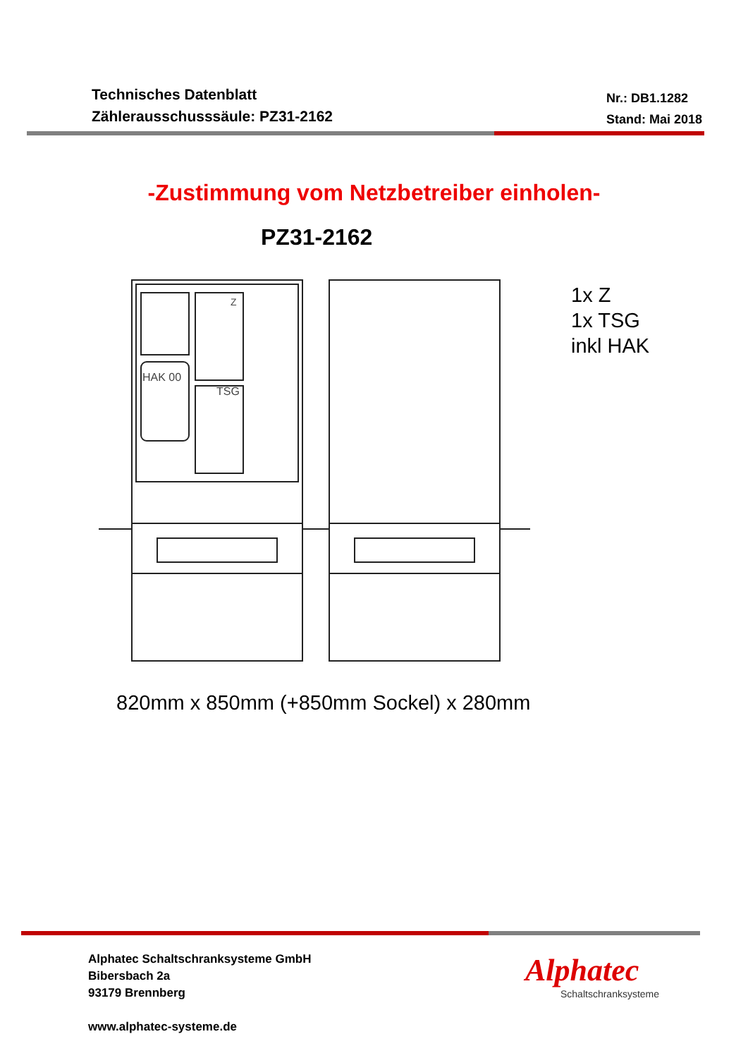Technisches Datenblatt
Zählerausschusssäule: PZ31-2162
Nr.: DB1.1282
Stand: Mai 2018
-Zustimmung vom Netzbetreiber einholen-
PZ31-2162
HAK 00
TSG
Z
1x Z
1x TSG
inkl HAK
820mm x 850mm (+850mm Sockel) x 280mm
Alphatec Schaltschranksysteme GmbH
Bibersbach 2a
93179 Brennberg
www.alphatec-systeme.de
Alphatec
Schaltschranksysteme